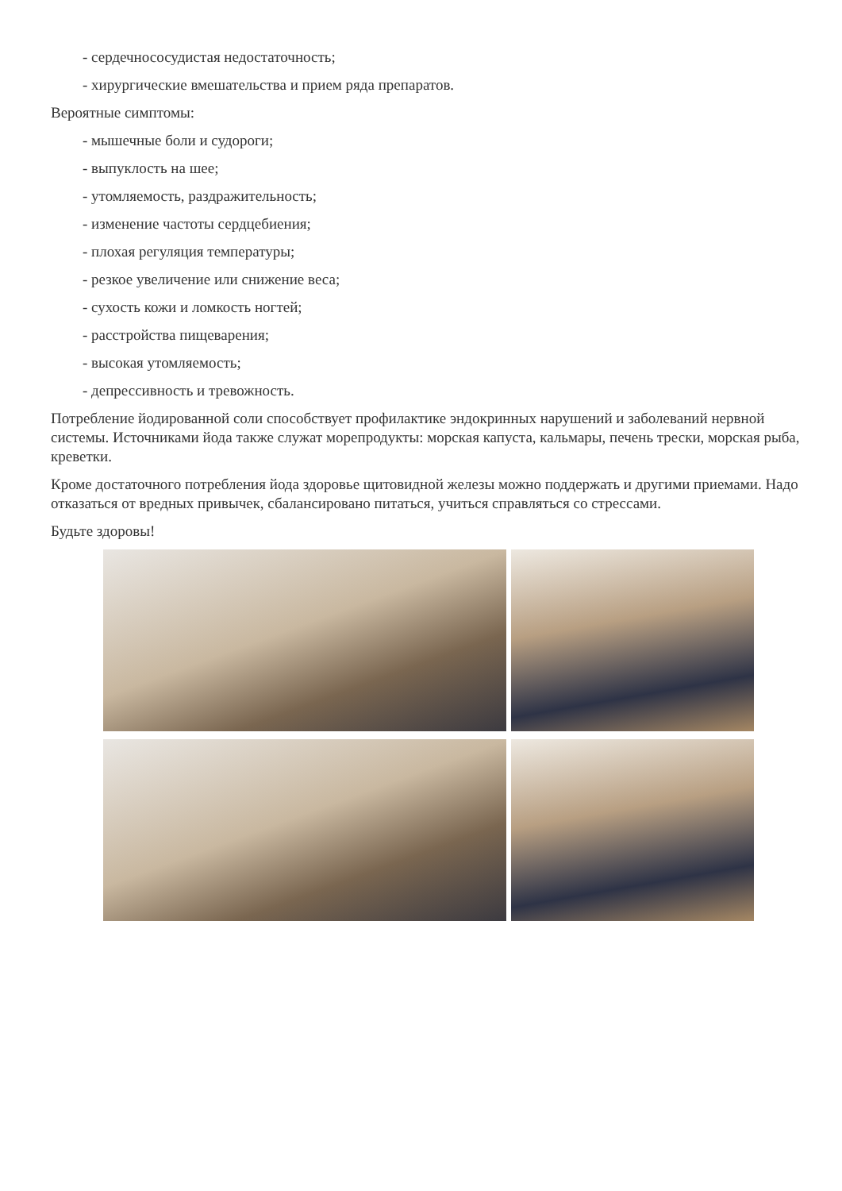- сердечнососудистая недостаточность;
- хирургические вмешательства и прием ряда препаратов.
Вероятные симптомы:
- мышечные боли и судороги;
- выпуклость на шее;
- утомляемость, раздражительность;
- изменение частоты сердцебиения;
- плохая регуляция температуры;
- резкое увеличение или снижение веса;
- сухость кожи и ломкость ногтей;
- расстройства пищеварения;
- высокая утомляемость;
- депрессивность и тревожность.
Потребление йодированной соли способствует профилактике эндокринных нарушений и заболеваний нервной системы. Источниками йода также служат морепродукты: морская капуста, кальмары, печень трески, морская рыба, креветки.
Кроме достаточного потребления йода здоровье щитовидной железы можно поддержать и другими приемами. Надо отказаться от вредных привычек, сбалансировано питаться, учиться справляться со стрессами.
Будьте здоровы!